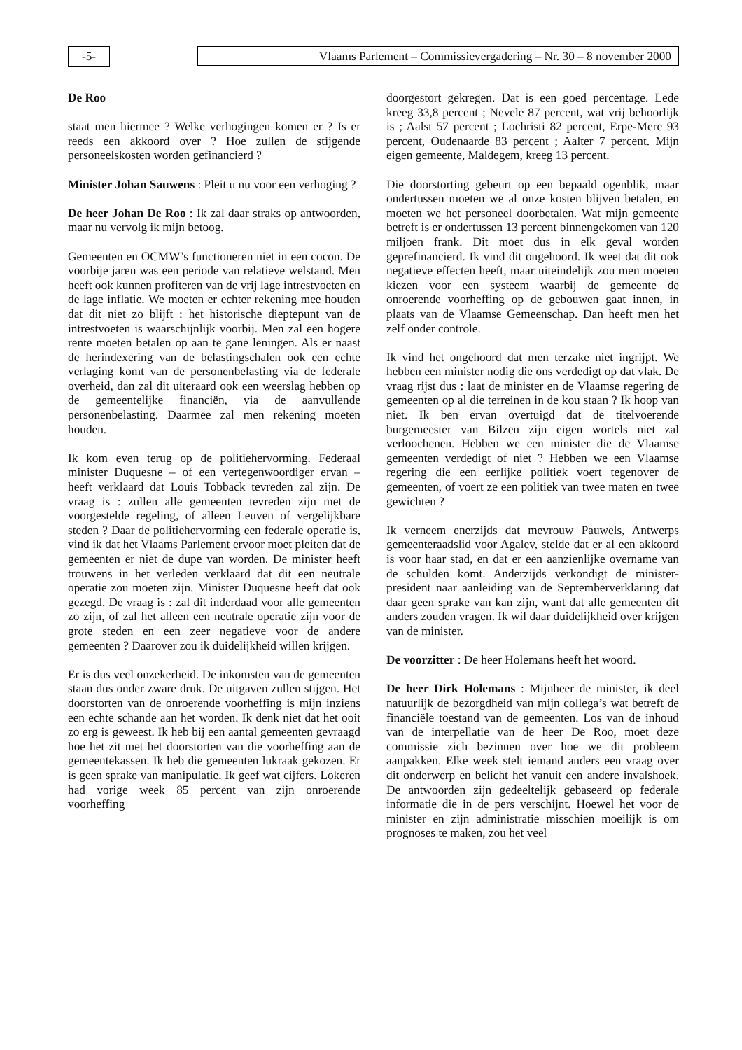-5- Vlaams Parlement – Commissievergadering – Nr. 30 – 8 november 2000
De Roo
staat men hiermee ? Welke verhogingen komen er ? Is er reeds een akkoord over ? Hoe zullen de stijgende personeelskosten worden gefinancierd ?
Minister Johan Sauwens : Pleit u nu voor een verhoging ?
De heer Johan De Roo : Ik zal daar straks op antwoorden, maar nu vervolg ik mijn betoog.
Gemeenten en OCMW’s functioneren niet in een cocon. De voorbije jaren was een periode van relatieve welstand. Men heeft ook kunnen profiteren van de vrij lage intrestvoeten en de lage inflatie. We moeten er echter rekening mee houden dat dit niet zo blijft : het historische dieptepunt van de intrestvoeten is waarschijnlijk voorbij. Men zal een hogere rente moeten betalen op aan te gane leningen. Als er naast de herindexering van de belastingschalen ook een echte verlaging komt van de personenbelasting via de federale overheid, dan zal dit uiteraard ook een weerslag hebben op de gemeentelijke financiën, via de aanvullende personenbelasting. Daarmee zal men rekening moeten houden.
Ik kom even terug op de politiehervorming. Federaal minister Duquesne – of een vertegenwoordiger ervan – heeft verklaard dat Louis Tobback tevreden zal zijn. De vraag is : zullen alle gemeenten tevreden zijn met de voorgestelde regeling, of alleen Leuven of vergelijkbare steden ? Daar de politiehervorming een federale operatie is, vind ik dat het Vlaams Parlement ervoor moet pleiten dat de gemeenten er niet de dupe van worden. De minister heeft trouwens in het verleden verklaard dat dit een neutrale operatie zou moeten zijn. Minister Duquesne heeft dat ook gezegd. De vraag is : zal dit inderdaad voor alle gemeenten zo zijn, of zal het alleen een neutrale operatie zijn voor de grote steden en een zeer negatieve voor de andere gemeenten ? Daarover zou ik duidelijkheid willen krijgen.
Er is dus veel onzekerheid. De inkomsten van de gemeenten staan dus onder zware druk. De uitgaven zullen stijgen. Het doorstorten van de onroerende voorheffing is mijn inziens een echte schande aan het worden. Ik denk niet dat het ooit zo erg is geweest. Ik heb bij een aantal gemeenten gevraagd hoe het zit met het doorstorten van die voorheffing aan de gemeentekassen. Ik heb die gemeenten lukraak gekozen. Er is geen sprake van manipulatie. Ik geef wat cijfers. Lokeren had vorige week 85 percent van zijn onroerende voorheffing
doorgestort gekregen. Dat is een goed percentage. Lede kreeg 33,8 percent ; Nevele 87 percent, wat vrij behoorlijk is ; Aalst 57 percent ; Lochristi 82 percent, Erpe-Mere 93 percent, Oudenaarde 83 percent ; Aalter 7 percent. Mijn eigen gemeente, Maldegem, kreeg 13 percent.
Die doorstorting gebeurt op een bepaald ogenblik, maar ondertussen moeten we al onze kosten blijven betalen, en moeten we het personeel doorbetalen. Wat mijn gemeente betreft is er ondertussen 13 percent binnengekomen van 120 miljoen frank. Dit moet dus in elk geval worden geprefinancierd. Ik vind dit ongehoord. Ik weet dat dit ook negatieve effecten heeft, maar uiteindelijk zou men moeten kiezen voor een systeem waarbij de gemeente de onroerende voorheffing op de gebouwen gaat innen, in plaats van de Vlaamse Gemeenschap. Dan heeft men het zelf onder controle.
Ik vind het ongehoord dat men terzake niet ingrijpt. We hebben een minister nodig die ons verdedigt op dat vlak. De vraag rijst dus : laat de minister en de Vlaamse regering de gemeenten op al die terreinen in de kou staan ? Ik hoop van niet. Ik ben ervan overtuigd dat de titelvoerende burgemeester van Bilzen zijn eigen wortels niet zal verloochenen. Hebben we een minister die de Vlaamse gemeenten verdedigt of niet ? Hebben we een Vlaamse regering die een eerlijke politiek voert tegenover de gemeenten, of voert ze een politiek van twee maten en twee gewichten ?
Ik verneem enerzijds dat mevrouw Pauwels, Antwerps gemeenteraadslid voor Agalev, stelde dat er al een akkoord is voor haar stad, en dat er een aanzienlijke overname van de schulden komt. Anderzijds verkondigt de minister-president naar aanleiding van de Septemberverklaring dat daar geen sprake van kan zijn, want dat alle gemeenten dit anders zouden vragen. Ik wil daar duidelijkheid over krijgen van de minister.
De voorzitter : De heer Holemans heeft het woord.
De heer Dirk Holemans : Mijnheer de minister, ik deel natuurlijk de bezorgdheid van mijn collega’s wat betreft de financiële toestand van de gemeenten. Los van de inhoud van de interpellatie van de heer De Roo, moet deze commissie zich bezinnen over hoe we dit probleem aanpakken. Elke week stelt iemand anders een vraag over dit onderwerp en belicht het vanuit een andere invalshoek. De antwoorden zijn gedeeltelijk gebaseerd op federale informatie die in de pers verschijnt. Hoewel het voor de minister en zijn administratie misschien moeilijk is om prognoses te maken, zou het veel